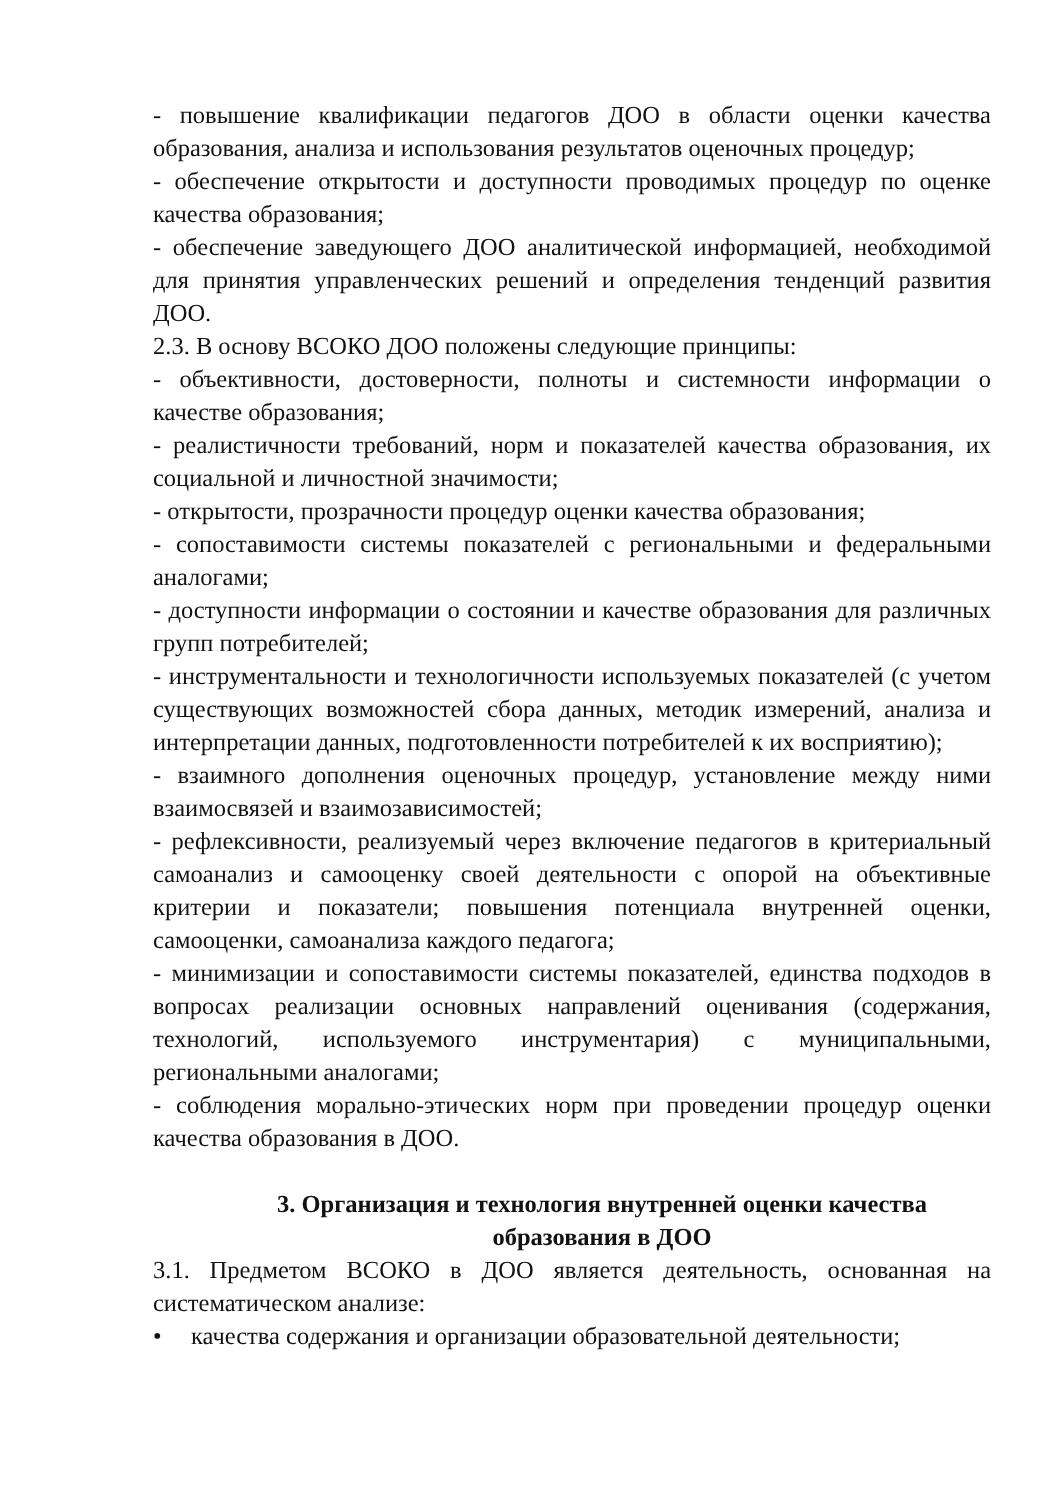- повышение квалификации педагогов ДОО в области оценки качества образования, анализа и использования результатов оценочных процедур;
- обеспечение открытости и доступности проводимых процедур по оценке качества образования;
- обеспечение заведующего ДОО аналитической информацией, необходимой для принятия управленческих решений и определения тенденций развития ДОО.
2.3. В основу ВСОКО ДОО положены следующие принципы:
- объективности, достоверности, полноты и системности информации о качестве образования;
- реалистичности требований, норм и показателей качества образования, их социальной и личностной значимости;
- открытости, прозрачности процедур оценки качества образования;
- сопоставимости системы показателей с региональными и федеральными аналогами;
- доступности информации о состоянии и качестве образования для различных групп потребителей;
- инструментальности и технологичности используемых показателей (с учетом существующих возможностей сбора данных, методик измерений, анализа и интерпретации данных, подготовленности потребителей к их восприятию);
- взаимного дополнения оценочных процедур, установление между ними взаимосвязей и взаимозависимостей;
- рефлексивности, реализуемый через включение педагогов в критериальный самоанализ и самооценку своей деятельности с опорой на объективные критерии и показатели; повышения потенциала внутренней оценки, самооценки, самоанализа каждого педагога;
- минимизации и сопоставимости системы показателей, единства подходов в вопросах реализации основных направлений оценивания (содержания, технологий, используемого инструментария) с муниципальными, региональными аналогами;
- соблюдения морально-этических норм при проведении процедур оценки качества образования в ДОО.
3. Организация и технология внутренней оценки качества
образования в ДОО
3.1. Предметом ВСОКО в ДОО является деятельность, основанная на систематическом анализе:
• качества содержания и организации образовательной деятельности;